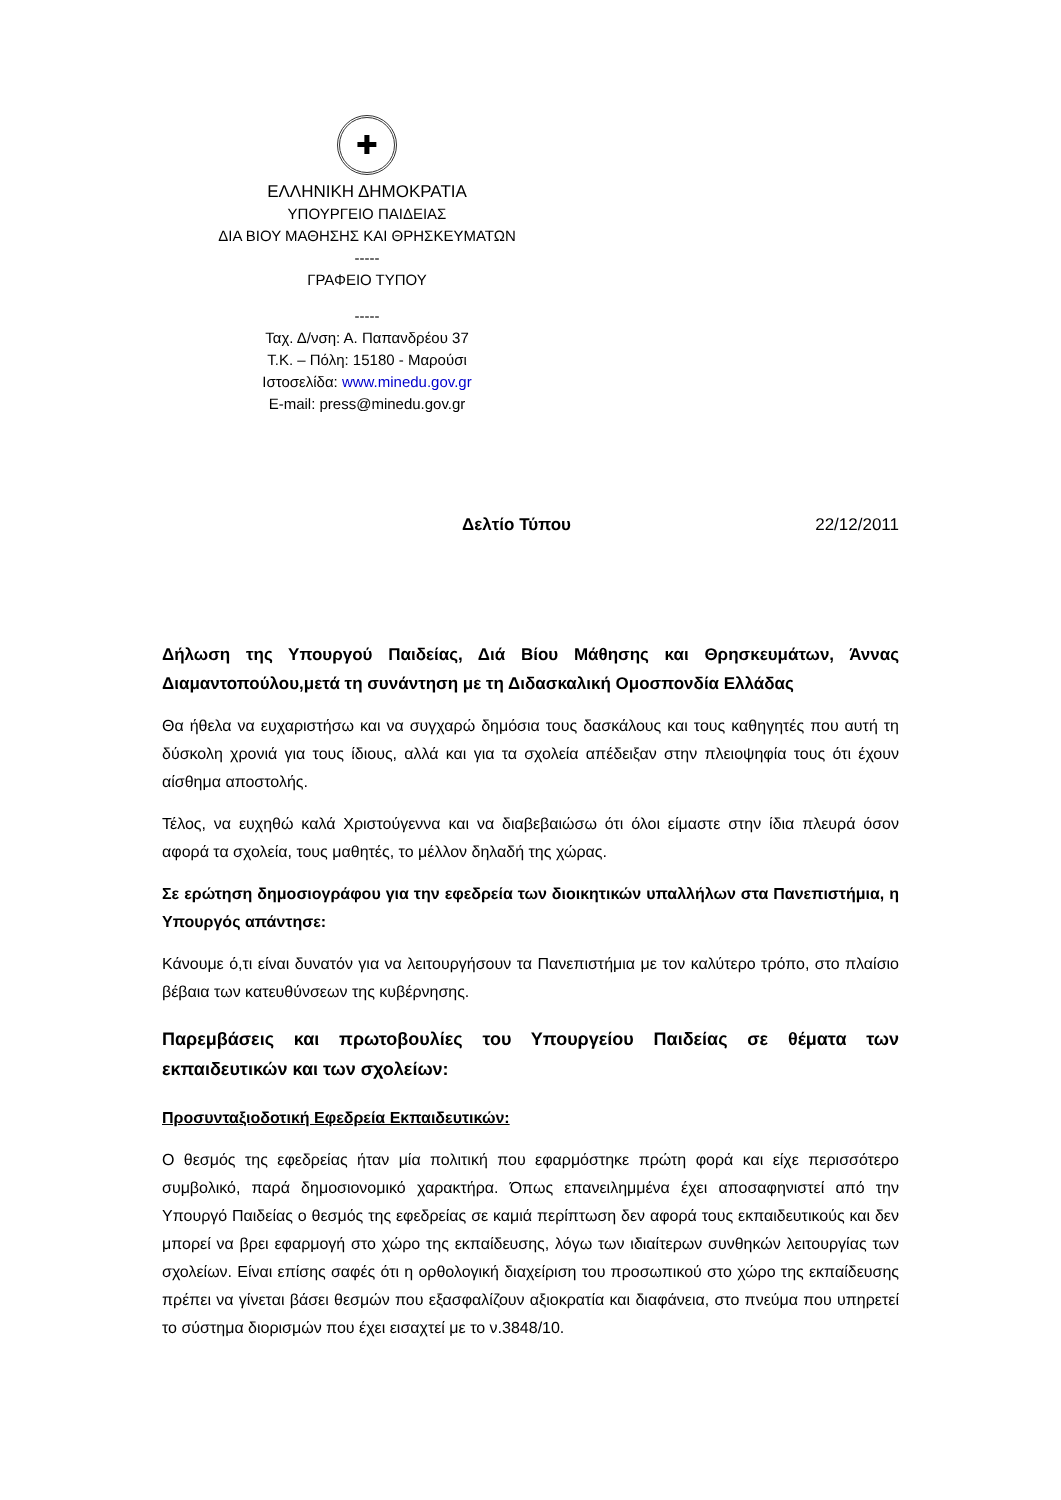✚
ΕΛΛΗΝΙΚΗ ΔΗΜΟΚΡΑΤΙΑ
ΥΠΟΥΡΓΕΙΟ ΠΑΙΔΕΙΑΣ
ΔΙΑ ΒΙΟΥ ΜΑΘΗΣΗΣ ΚΑΙ ΘΡΗΣΚΕΥΜΑΤΩΝ
-----
ΓΡΑΦΕΙΟ ΤΥΠΟΥ
-----
Ταχ. Δ/νση: Α. Παπανδρέου 37
Τ.Κ. – Πόλη: 15180 - Μαρούσι
Ιστοσελίδα: www.minedu.gov.gr
E-mail: press@minedu.gov.gr
Δελτίο Τύπου 22/12/2011
Δήλωση της Υπουργού Παιδείας, Διά Βίου Μάθησης και Θρησκευμάτων, Άννας Διαμαντοπούλου,μετά τη συνάντηση με τη Διδασκαλική Ομοσπονδία Ελλάδας
Θα ήθελα να ευχαριστήσω και να συγχαρώ δημόσια τους δασκάλους και τους καθηγητές που αυτή τη δύσκολη χρονιά για τους ίδιους, αλλά και για τα σχολεία απέδειξαν στην πλειοψηφία τους ότι έχουν αίσθημα αποστολής.
Τέλος, να ευχηθώ καλά Χριστούγεννα και να διαβεβαιώσω ότι όλοι είμαστε στην ίδια πλευρά όσον αφορά τα σχολεία, τους μαθητές, το μέλλον δηλαδή της χώρας.
Σε ερώτηση δημοσιογράφου για την εφεδρεία των διοικητικών υπαλλήλων στα Πανεπιστήμια, η Υπουργός απάντησε:
Κάνουμε ό,τι είναι δυνατόν για να λειτουργήσουν τα Πανεπιστήμια με τον καλύτερο τρόπο, στο πλαίσιο βέβαια των κατευθύνσεων της κυβέρνησης.
Παρεμβάσεις και πρωτοβουλίες του Υπουργείου Παιδείας σε θέματα των εκπαιδευτικών και των σχολείων:
Προσυνταξιοδοτική Εφεδρεία Εκπαιδευτικών:
Ο θεσμός της εφεδρείας ήταν μία πολιτική που εφαρμόστηκε πρώτη φορά και είχε περισσότερο συμβολικό, παρά δημοσιονομικό χαρακτήρα. Όπως επανειλημμένα έχει αποσαφηνιστεί από την Υπουργό Παιδείας ο θεσμός της εφεδρείας σε καμιά περίπτωση δεν αφορά τους εκπαιδευτικούς και δεν μπορεί να βρει εφαρμογή στο χώρο της εκπαίδευσης, λόγω των ιδιαίτερων συνθηκών λειτουργίας των σχολείων. Είναι επίσης σαφές ότι η ορθολογική διαχείριση του προσωπικού στο χώρο της εκπαίδευσης πρέπει να γίνεται βάσει θεσμών που εξασφαλίζουν αξιοκρατία και διαφάνεια, στο πνεύμα που υπηρετεί το σύστημα διορισμών που έχει εισαχτεί με το ν.3848/10.